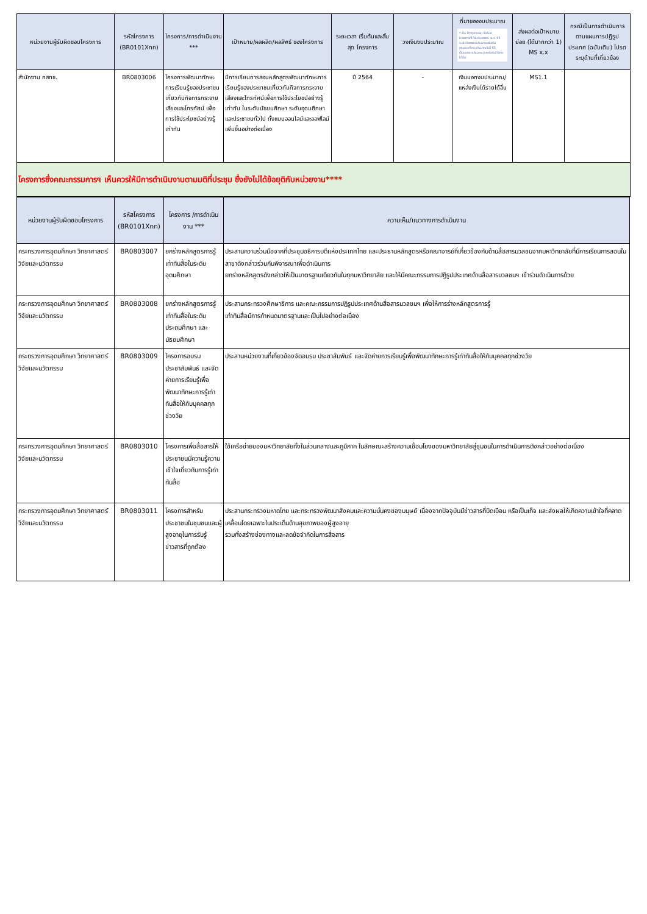| หน่วยงานผู้รับผิดชอบโครงการ | รหัสโครงการ (BR0101Xnn) | โครงการ/การดำเนินงาน *** | เป้าหมาย/ผลผลิต/ผลลัพธ์ ของโครงการ | ระยะเวลา เริ่มต้นและสิ้นสุด โครงการ | วงเงินงบประมาณ | ที่มาของงบประมาณ * เป็น Dropdown ให้เลือก โครงการที่ได้รับจัดสรรงบ พ.ศ. 65 จะรับจัดสรรงบประมาณเพิ่มเติม เสนอขอตั้งงบประมาณในปี 65 เป็นนอกงบประมาณ/แหล่งเงินได้รายได้อื่น | ส่งผลต่อเป้าหมาย ย่อย (ได้มากกว่า 1) MS x.x | กรณีเป็นการดำเนินการ ตามแผนการปฏิรูป ประเทศ (ฉบับเดิม) โปรดระบุด้านที่เกี่ยวข้อง |
| --- | --- | --- | --- | --- | --- | --- | --- | --- |
| สำนักงาน กสทช. | BR0803006 | โครงการพัฒนาทักษะการเรียนรู้ของประชาชนเกี่ยวกับกิจการกระจายเสียงและโทรทัศน์ เพื่อการใช้ประโยชน์อย่างรู้เท่าทัน | มีการเรียนการสอนหลักสูตรพัฒนาทักษะการเรียนรู้ของประชาชนเกี่ยวกับกิจการกระจายเสียงและโทรทัศน์เพื่อการใช้ประโยชน์อย่างรู้เท่าทัน ในระดับมัธยมศึกษา ระดับอุดมศึกษา และประชาชนทั่วไป ทั้งแบบออนไลน์และออฟไลน์เพิ่มขึ้นอย่างต่อเนื่อง | ปี 2564 | - | เงินนอกงบประมาณ/ แหล่งเงินได้รายได้อื่น | MS1.1 | |
| โครงการซึ่งคณะกรรมการฯ เห็นควรให้มีการดำเนินงานตามมติที่ประชุม ซึ่งยังไม่ได้ข้อยุติกับหน่วยงาน**** | | | | | | | | |
| หน่วยงานผู้รับผิดชอบโครงการ | รหัสโครงการ (BR0101Xnn) | โครงการ /การดำเนินงาน *** | ความเห็น/แนวทางการดำเนินงาน |
| --- | --- | --- | --- |
| กระทรวงการอุดมศึกษา วิทยาศาสตร์ วิจัยและนวัตกรรม | BR0803007 | ยกร่างหลักสูตรการรู้เท่าทันสื่อในระดับอุดมศึกษา | ประสานความร่วมมือจากที่ประชุมอธิการบดีแห่งประเทศไทย และประธานหลักสูตรหรือคณาจารย์ที่เกี่ยวข้องกับด้านสื่อสารมวลชนจากมหาวิทยาลัยที่มีการเรียนการสอนในสาขาดังกล่าวร่วมกันพิจารณาเพื่อดำเนินการ ยกร่างหลักสูตรดังกล่าวให้เป็นมาตรฐานเดียวกันในทุกมหาวิทยาลัย และให้มีคณะกรรมการปฏิรูปประเทศด้านสื่อสารมวลชนฯ เข้าร่วมดำเนินการด้วย |
| กระทรวงการอุดมศึกษา วิทยาศาสตร์ วิจัยและนวัตกรรม | BR0803008 | ยกร่างหลักสูตรการรู้เท่าทันสื่อในระดับประถมศึกษา และมัธยมศึกษา | ประสานกระทรวงศึกษาธิการ และคณะกรรมการปฏิรูปประเทศด้านสื่อสารมวลชนฯ เพื่อให้การร่างหลักสูตรการรู้ เท่าทันสื่อมีการกำหนดมาตรฐานและเป็นไปอย่างต่อเนื่อง |
| กระทรวงการอุดมศึกษา วิทยาศาสตร์ วิจัยและนวัตกรรม | BR0803009 | โครงการอบรม ประชาสัมพันธ์ และจัดค่ายการเรียนรู้เพื่อพัฒนาทักษะการรู้เท่าทันสื่อให้กับบุคคลทุกช่วงวัย | ประสานหน่วยงานที่เกี่ยวข้องจัดอบรม ประชาสัมพันธ์ และจัดค่ายการเรียนรู้เพื่อพัฒนาทักษะการรู้เท่าทันสื่อให้กับบุคคลทุกช่วงวัย |
| กระทรวงการอุดมศึกษา วิทยาศาสตร์ วิจัยและนวัตกรรม | BR0803010 | โครงการเพื่อสื่อสารให้ประชาชนมีความรู้ความเข้าใจเกี่ยวกับการรู้เท่าทันสื่อ | ใช้เครือข่ายของมหาวิทยาลัยทั้งในส่วนกลางและภูมิภาค ในลักษณะสร้างความเชื่อมโยงของมหาวิทยาลัยสู่ชุมชนในการดำเนินการดังกล่าวอย่างต่อเนื่อง |
| กระทรวงการอุดมศึกษา วิทยาศาสตร์ วิจัยและนวัตกรรม | BR0803011 | โครงการสำหรับประชาชนในชุมชนและผู้สูงอายุในการรับรู้ข่าวสารที่ถูกต้อง | ประสานกระทรวงมหาดไทย และกระทรวงพัฒนาสังคมและความมั่นคงของมนุษย์ เนื่องจากปัจจุบันมีข่าวสารที่บิดเบือน หรือเป็นเท็จ และส่งผลให้เกิดความเข้าใจที่คลาดเคลื่อนโดยเฉพาะในประเด็นด้านสุขภาพของผู้สูงอายุ รวมทั้งสร้างช่องทางและลดข้อจำกัดในการสื่อสาร |